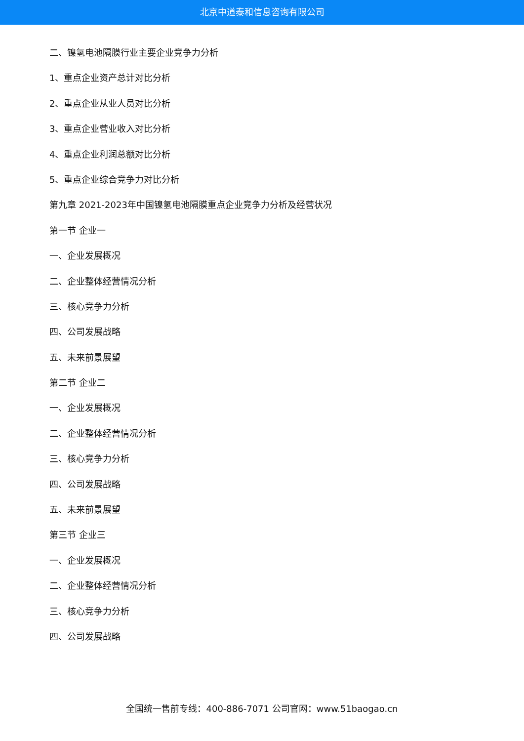北京中道泰和信息咨询有限公司
二、镍氢电池隔膜行业主要企业竞争力分析
1、重点企业资产总计对比分析
2、重点企业从业人员对比分析
3、重点企业营业收入对比分析
4、重点企业利润总额对比分析
5、重点企业综合竞争力对比分析
第九章 2021-2023年中国镍氢电池隔膜重点企业竞争力分析及经营状况
第一节 企业一
一、企业发展概况
二、企业整体经营情况分析
三、核心竞争力分析
四、公司发展战略
五、未来前景展望
第二节 企业二
一、企业发展概况
二、企业整体经营情况分析
三、核心竞争力分析
四、公司发展战略
五、未来前景展望
第三节 企业三
一、企业发展概况
二、企业整体经营情况分析
三、核心竞争力分析
四、公司发展战略
全国统一售前专线：400-886-7071 公司官网：www.51baogao.cn